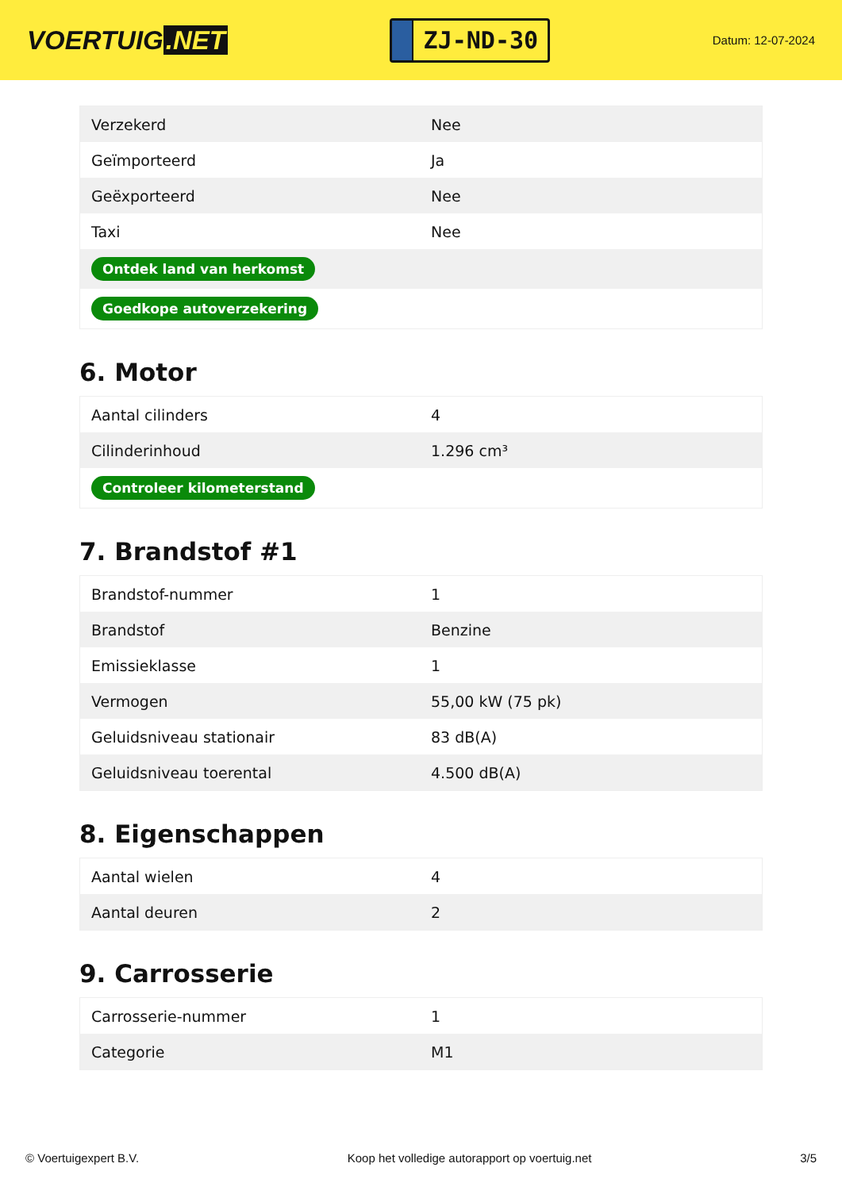VOERTUIG.NET
ZJ-ND-30
Datum: 12-07-2024
| Verzekerd | Nee |
| Geïmporteerd | Ja |
| Geëxporteerd | Nee |
| Taxi | Nee |
| Ontdek land van herkomst | |
| Goedkope autoverzekering | |
6. Motor
| Aantal cilinders | 4 |
| Cilinderinhoud | 1.296 cm³ |
| Controleer kilometerstand | |
7. Brandstof #1
| Brandstof-nummer | 1 |
| Brandstof | Benzine |
| Emissieklasse | 1 |
| Vermogen | 55,00 kW (75 pk) |
| Geluidsniveau stationair | 83 dB(A) |
| Geluidsniveau toerental | 4.500 dB(A) |
8. Eigenschappen
| Aantal wielen | 4 |
| Aantal deuren | 2 |
9. Carrosserie
| Carrosserie-nummer | 1 |
| Categorie | M1 |
© Voertuigexpert B.V. Koop het volledige autorapport op voertuig.net 3/5